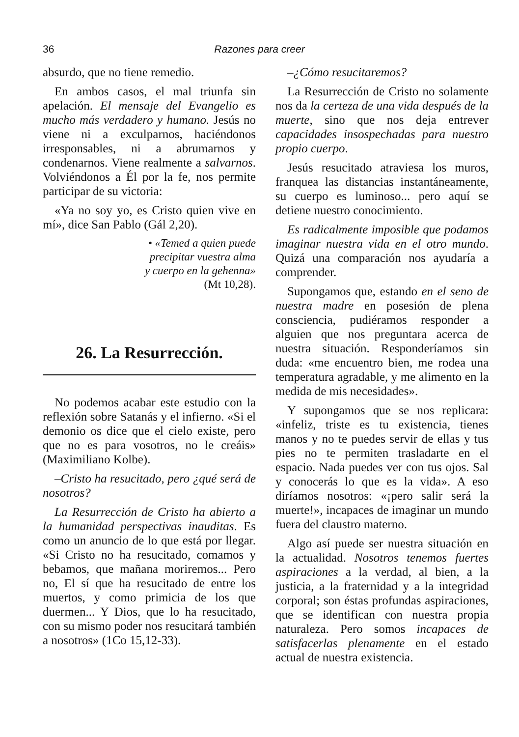36 Razones para creer
absurdo, que no tiene remedio.
En ambos casos, el mal triunfa sin apelación. El mensaje del Evangelio es mucho más verdadero y humano. Jesús no viene ni a exculparnos, haciéndonos irresponsables, ni a abrumarnos y condenarnos. Viene realmente a salvarnos. Volviéndonos a Él por la fe, nos permite participar de su victoria:
«Ya no soy yo, es Cristo quien vive en mí», dice San Pablo (Gál 2,20).
• «Temed a quien puede
precipitar vuestra alma
y cuerpo en la gehenna»
(Mt 10,28).
26. La Resurrección.
No podemos acabar este estudio con la reflexión sobre Satanás y el infierno. «Si el demonio os dice que el cielo existe, pero que no es para vosotros, no le creáis» (Maximiliano Kolbe).
–Cristo ha resucitado, pero ¿qué será de nosotros?
La Resurrección de Cristo ha abierto a la humanidad perspectivas inauditas. Es como un anuncio de lo que está por llegar. «Si Cristo no ha resucitado, comamos y bebamos, que mañana moriremos... Pero no, El sí que ha resucitado de entre los muertos, y como primicia de los que duermen... Y Dios, que lo ha resucitado, con su mismo poder nos resucitará también a nosotros» (1Co 15,12-33).
–¿Cómo resucitaremos?
La Resurrección de Cristo no solamente nos da la certeza de una vida después de la muerte, sino que nos deja entrever capacidades insospechadas para nuestro propio cuerpo.
Jesús resucitado atraviesa los muros, franquea las distancias instantáneamente, su cuerpo es luminoso... pero aquí se detiene nuestro conocimiento.
Es radicalmente imposible que podamos imaginar nuestra vida en el otro mundo. Quizá una comparación nos ayudaría a comprender.
Supongamos que, estando en el seno de nuestra madre en posesión de plena consciencia, pudiéramos responder a alguien que nos preguntara acerca de nuestra situación. Responderíamos sin duda: «me encuentro bien, me rodea una temperatura agradable, y me alimento en la medida de mis necesidades».
Y supongamos que se nos replicara: «infeliz, triste es tu existencia, tienes manos y no te puedes servir de ellas y tus pies no te permiten trasladarte en el espacio. Nada puedes ver con tus ojos. Sal y conocerás lo que es la vida». A eso diríamos nosotros: «¡pero salir será la muerte!», incapaces de imaginar un mundo fuera del claustro materno.
Algo así puede ser nuestra situación en la actualidad. Nosotros tenemos fuertes aspiraciones a la verdad, al bien, a la justicia, a la fraternidad y a la integridad corporal; son éstas profundas aspiraciones, que se identifican con nuestra propia naturaleza. Pero somos incapaces de satisfacerlas plenamente en el estado actual de nuestra existencia.